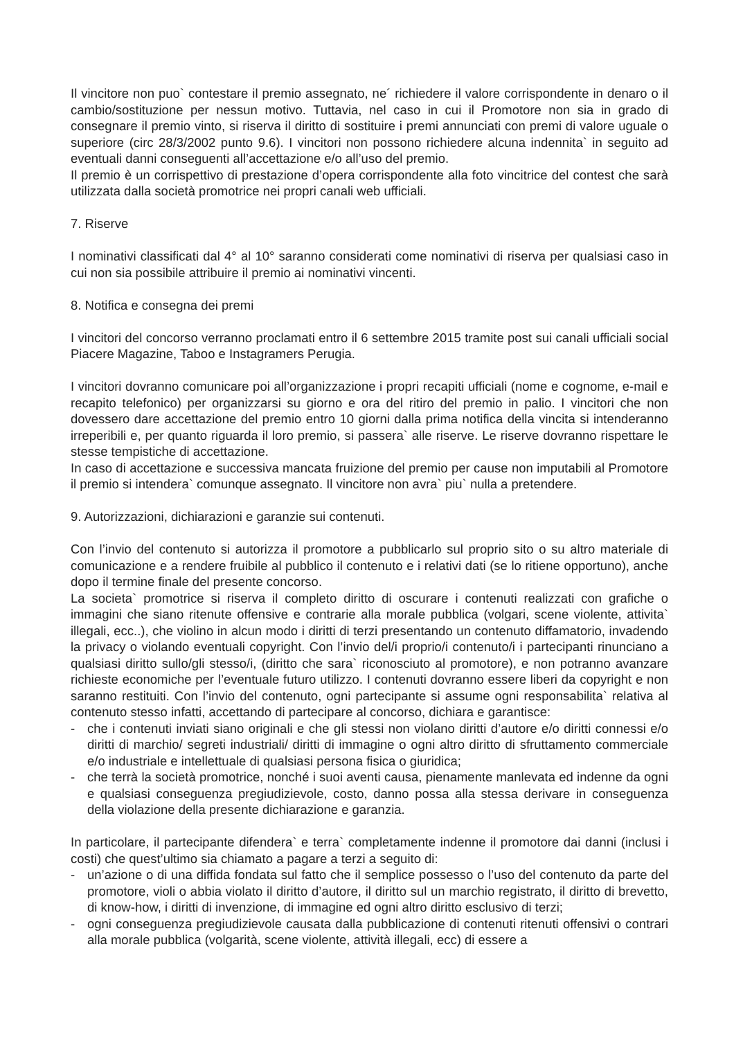Il vincitore non puo` contestare il premio assegnato, ne´ richiedere il valore corrispondente in denaro o il cambio/sostituzione per nessun motivo. Tuttavia, nel caso in cui il Promotore non sia in grado di consegnare il premio vinto, si riserva il diritto di sostituire i premi annunciati con premi di valore uguale o superiore (circ 28/3/2002 punto 9.6). I vincitori non possono richiedere alcuna indennita` in seguito ad eventuali danni conseguenti all’accettazione e/o all’uso del premio.
Il premio è un corrispettivo di prestazione d’opera corrispondente alla foto vincitrice del contest che sarà utilizzata dalla società promotrice nei propri canali web ufficiali.
7. Riserve
I nominativi classificati dal 4° al 10° saranno considerati come nominativi di riserva per qualsiasi caso in cui non sia possibile attribuire il premio ai nominativi vincenti.
8. Notifica e consegna dei premi
I vincitori del concorso verranno proclamati entro il 6 settembre 2015 tramite post sui canali ufficiali social Piacere Magazine, Taboo e Instagramers Perugia.
I vincitori dovranno comunicare poi all’organizzazione i propri recapiti ufficiali (nome e cognome, e-mail e recapito telefonico) per organizzarsi su giorno e ora del ritiro del premio in palio. I vincitori che non dovessero dare accettazione del premio entro 10 giorni dalla prima notifica della vincita si intenderanno irreperibili e, per quanto riguarda il loro premio, si passera` alle riserve. Le riserve dovranno rispettare le stesse tempistiche di accettazione.
In caso di accettazione e successiva mancata fruizione del premio per cause non imputabili al Promotore il premio si intendera` comunque assegnato. Il vincitore non avra` piu` nulla a pretendere.
9. Autorizzazioni, dichiarazioni e garanzie sui contenuti.
Con l’invio del contenuto si autorizza il promotore a pubblicarlo sul proprio sito o su altro materiale di comunicazione e a rendere fruibile al pubblico il contenuto e i relativi dati (se lo ritiene opportuno), anche dopo il termine finale del presente concorso.
La societa` promotrice si riserva il completo diritto di oscurare i contenuti realizzati con grafiche o immagini che siano ritenute offensive e contrarie alla morale pubblica (volgari, scene violente, attivita` illegali, ecc..), che violino in alcun modo i diritti di terzi presentando un contenuto diffamatorio, invadendo la privacy o violando eventuali copyright. Con l’invio del/i proprio/i contenuto/i i partecipanti rinunciano a qualsiasi diritto sullo/gli stesso/i, (diritto che sara` riconosciuto al promotore), e non potranno avanzare richieste economiche per l’eventuale futuro utilizzo. I contenuti dovranno essere liberi da copyright e non saranno restituiti. Con l’invio del contenuto, ogni partecipante si assume ogni responsabilita` relativa al contenuto stesso infatti, accettando di partecipare al concorso, dichiara e garantisce:
- che i contenuti inviati siano originali e che gli stessi non violano diritti d’autore e/o diritti connessi e/o diritti di marchio/ segreti industriali/ diritti di immagine o ogni altro diritto di sfruttamento commerciale e/o industriale e intellettuale di qualsiasi persona fisica o giuridica;
- che terrà la società promotrice, nonché i suoi aventi causa, pienamente manlevata ed indenne da ogni e qualsiasi conseguenza pregiudizievole, costo, danno possa alla stessa derivare in conseguenza della violazione della presente dichiarazione e garanzia.
In particolare, il partecipante difendera` e terra` completamente indenne il promotore dai danni (inclusi i costi) che quest’ultimo sia chiamato a pagare a terzi a seguito di:
- un’azione o di una diffida fondata sul fatto che il semplice possesso o l’uso del contenuto da parte del promotore, violi o abbia violato il diritto d’autore, il diritto sul un marchio registrato, il diritto di brevetto, di know-how, i diritti di invenzione, di immagine ed ogni altro diritto esclusivo di terzi;
- ogni conseguenza pregiudizievole causata dalla pubblicazione di contenuti ritenuti offensivi o contrari alla morale pubblica (volgarità, scene violente, attività illegali, ecc) di essere a